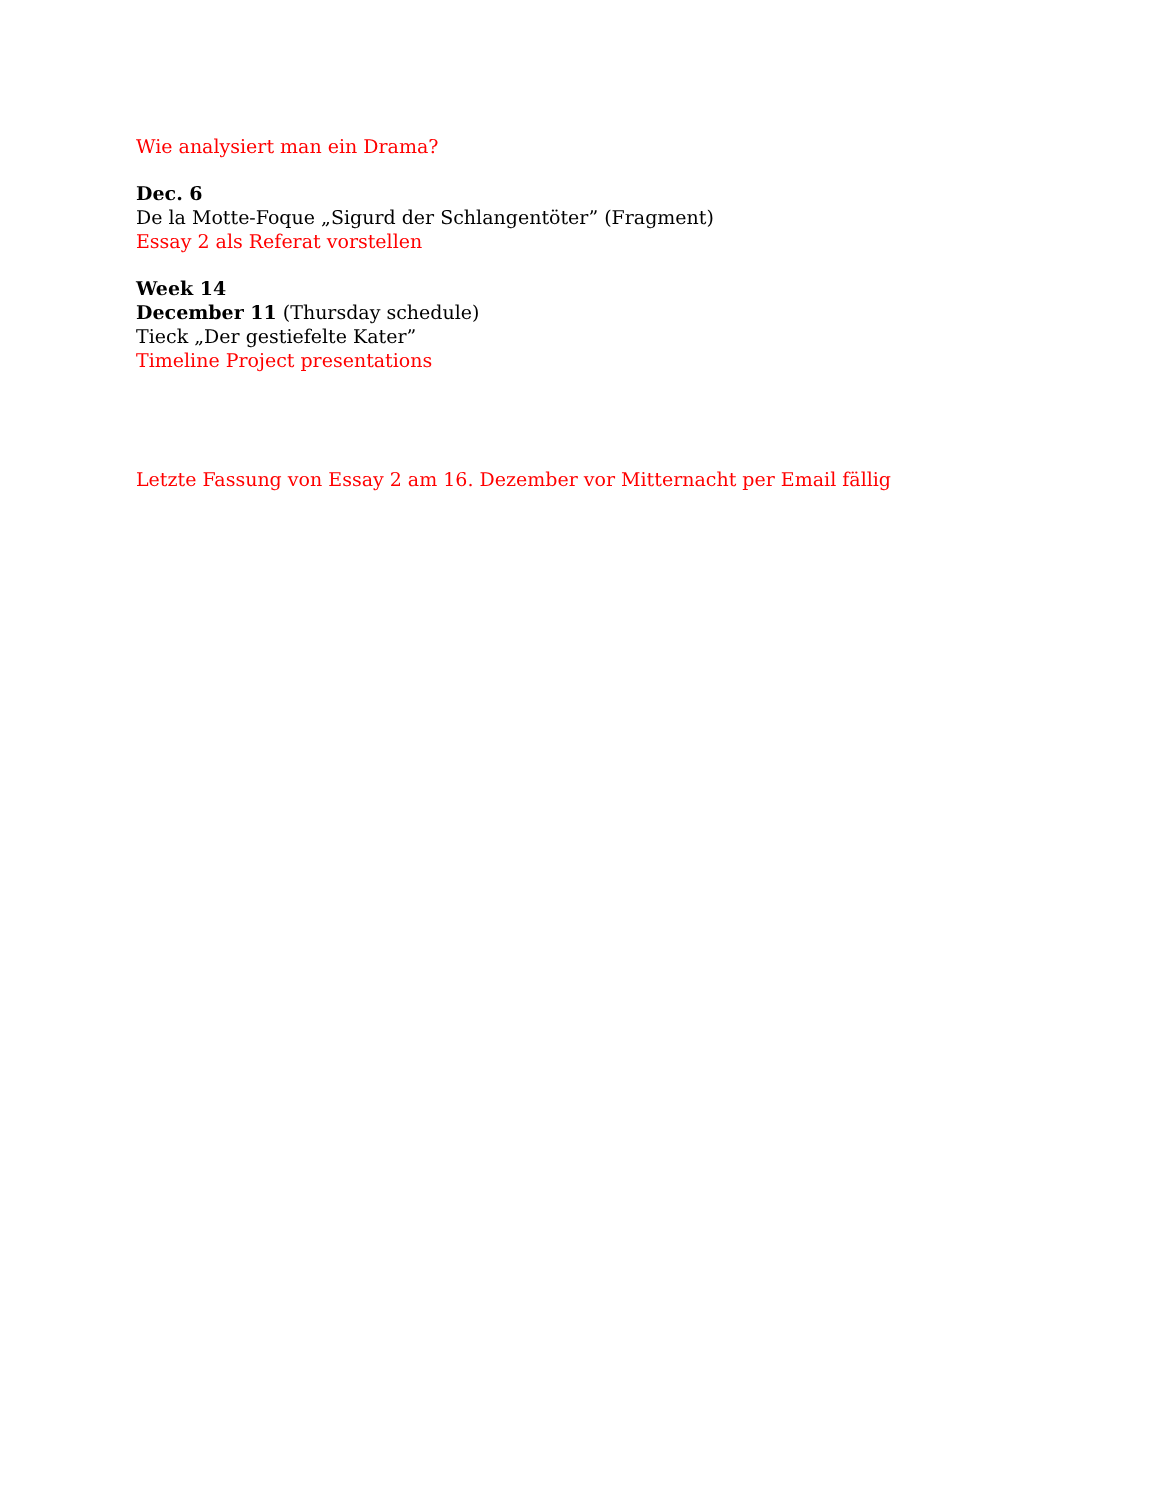Wie analysiert man ein Drama?
Dec. 6
De la Motte-Foque „Sigurd der Schlangentöter” (Fragment)
Essay 2 als Referat vorstellen
Week 14
December 11 (Thursday schedule)
Tieck „Der gestiefelte Kater”
Timeline Project presentations
Letzte Fassung von Essay 2 am 16. Dezember vor Mitternacht per Email fällig